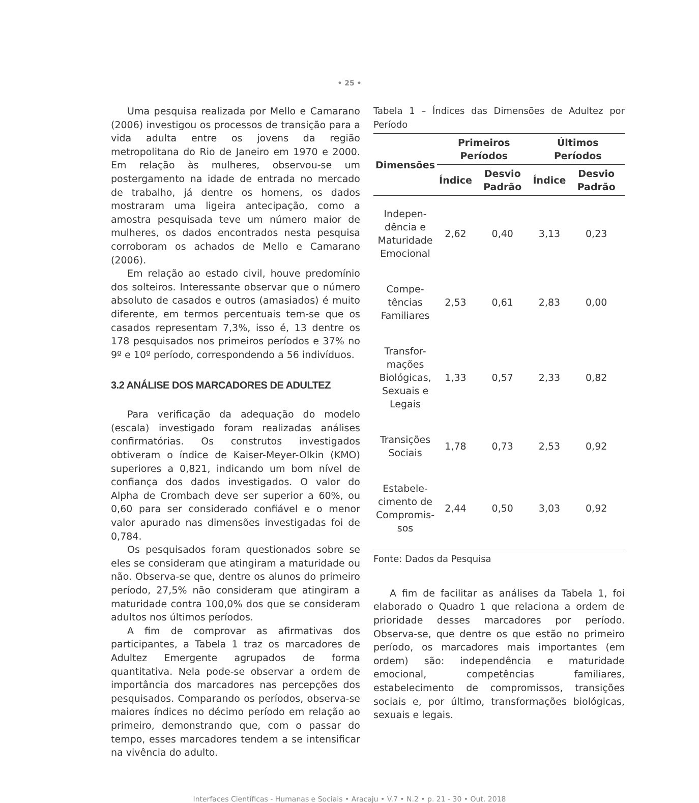• 25 •
Uma pesquisa realizada por Mello e Camarano (2006) investigou os processos de transição para a vida adulta entre os jovens da região metropolitana do Rio de Janeiro em 1970 e 2000. Em relação às mulheres, observou-se um postergamento na idade de entrada no mercado de trabalho, já dentre os homens, os dados mostraram uma ligeira antecipação, como a amostra pesquisada teve um número maior de mulheres, os dados encontrados nesta pesquisa corroboram os achados de Mello e Camarano (2006).
Em relação ao estado civil, houve predomínio dos solteiros. Interessante observar que o número absoluto de casados e outros (amasiados) é muito diferente, em termos percentuais tem-se que os casados representam 7,3%, isso é, 13 dentre os 178 pesquisados nos primeiros períodos e 37% no 9º e 10º período, correspondendo a 56 indivíduos.
3.2 ANÁLISE DOS MARCADORES DE ADULTEZ
Para verificação da adequação do modelo (escala) investigado foram realizadas análises confirmatórias. Os construtos investigados obtiveram o índice de Kaiser-Meyer-Olkin (KMO) superiores a 0,821, indicando um bom nível de confiança dos dados investigados. O valor do Alpha de Crombach deve ser superior a 60%, ou 0,60 para ser considerado confiável e o menor valor apurado nas dimensões investigadas foi de 0,784.
Os pesquisados foram questionados sobre se eles se consideram que atingiram a maturidade ou não. Observa-se que, dentre os alunos do primeiro período, 27,5% não consideram que atingiram a maturidade contra 100,0% dos que se consideram adultos nos últimos períodos.
A fim de comprovar as afirmativas dos participantes, a Tabela 1 traz os marcadores de Adultez Emergente agrupados de forma quantitativa. Nela pode-se observar a ordem de importância dos marcadores nas percepções dos pesquisados. Comparando os períodos, observa-se maiores índices no décimo período em relação ao primeiro, demonstrando que, com o passar do tempo, esses marcadores tendem a se intensificar na vivência do adulto.
Tabela 1 – Índices das Dimensões de Adultez por Período
| Dimensões | Primeiros Períodos | | Últimos Períodos | |
| --- | --- | --- | --- | --- |
| | Índice | Desvio Padrão | Índice | Desvio Padrão |
| Indepen- dência e Maturidade Emocional | 2,62 | 0,40 | 3,13 | 0,23 |
| Compe- tências Familiares | 2,53 | 0,61 | 2,83 | 0,00 |
| Transfor- mações Biológicas, Sexuais e Legais | 1,33 | 0,57 | 2,33 | 0,82 |
| Transições Sociais | 1,78 | 0,73 | 2,53 | 0,92 |
| Estabele- cimento de Compromis- sos | 2,44 | 0,50 | 3,03 | 0,92 |
Fonte: Dados da Pesquisa
A fim de facilitar as análises da Tabela 1, foi elaborado o Quadro 1 que relaciona a ordem de prioridade desses marcadores por período. Observa-se, que dentre os que estão no primeiro período, os marcadores mais importantes (em ordem) são: independência e maturidade emocional, competências familiares, estabelecimento de compromissos, transições sociais e, por último, transformações biológicas, sexuais e legais.
Interfaces Científicas - Humanas e Sociais • Aracaju • V.7 • N.2 • p. 21 - 30 • Out. 2018